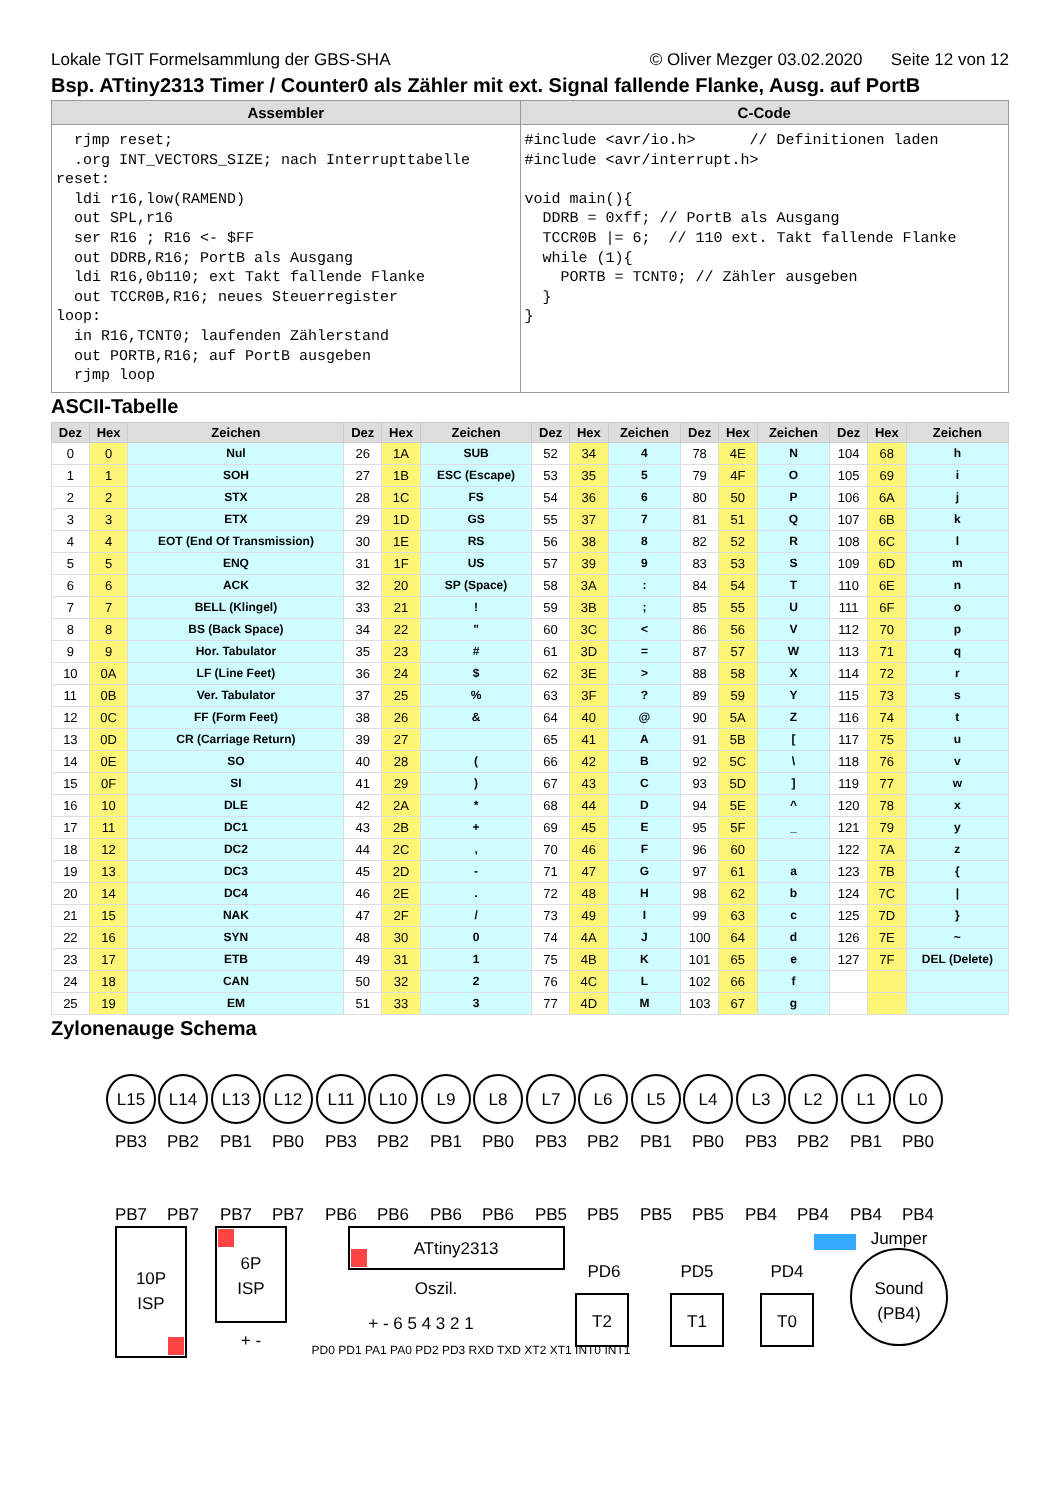Lokale TGIT Formelsammlung der GBS-SHA © Oliver Mezger 03.02.2020 Seite 12 von 12
Bsp. ATtiny2313 Timer / Counter0 als Zähler mit ext. Signal fallende Flanke, Ausg. auf PortB
| Assembler | C-Code |
| --- | --- |
| rjmp reset; .org INT_VECTORS_SIZE; nach Interrupttabelle reset: ldi r16,low(RAMEND) out SPL,r16 ser R16 ; R16 <- $FF out DDRB,R16; PortB als Ausgang ldi R16,0b110; ext Takt fallende Flanke out TCCR0B,R16; neues Steuerregister loop: in R16,TCNT0; laufenden Zählerstand out PORTB,R16; auf PortB ausgeben rjmp loop | #include <avr/io.h> // Definitionen laden #include <avr/interrupt.h> void main(){ DDRB = 0xff; // PortB als Ausgang TCCR0B /= 6; // 110 ext. Takt fallende Flanke while (1){ PORTB = TCNT0; // Zähler ausgeben } } |
ASCII-Tabelle
| Dez | Hex | Zeichen | Dez | Hex | Zeichen | Dez | Hex | Zeichen | Dez | Hex | Zeichen | Dez | Hex | Zeichen |
| --- | --- | --- | --- | --- | --- | --- | --- | --- | --- | --- | --- | --- | --- | --- |
| 0 | 0 | Nul | 26 | 1A | SUB | 52 | 34 | 4 | 78 | 4E | N | 104 | 68 | h |
| 1 | 1 | SOH | 27 | 1B | ESC (Escape) | 53 | 35 | 5 | 79 | 4F | O | 105 | 69 | i |
| 2 | 2 | STX | 28 | 1C | FS | 54 | 36 | 6 | 80 | 50 | P | 106 | 6A | j |
| 3 | 3 | ETX | 29 | 1D | GS | 55 | 37 | 7 | 81 | 51 | Q | 107 | 6B | k |
| 4 | 4 | EOT (End Of Transmission) | 30 | 1E | RS | 56 | 38 | 8 | 82 | 52 | R | 108 | 6C | l |
| 5 | 5 | ENQ | 31 | 1F | US | 57 | 39 | 9 | 83 | 53 | S | 109 | 6D | m |
| 6 | 6 | ACK | 32 | 20 | SP (Space) | 58 | 3A | : | 84 | 54 | T | 110 | 6E | n |
| 7 | 7 | BELL (Klingel) | 33 | 21 | ! | 59 | 3B | ; | 85 | 55 | U | 111 | 6F | o |
| 8 | 8 | BS (Back Space) | 34 | 22 | " | 60 | 3C | < | 86 | 56 | V | 112 | 70 | p |
| 9 | 9 | Hor. Tabulator | 35 | 23 | # | 61 | 3D | = | 87 | 57 | W | 113 | 71 | q |
| 10 | 0A | LF (Line Feet) | 36 | 24 | $ | 62 | 3E | > | 88 | 58 | X | 114 | 72 | r |
| 11 | 0B | Ver. Tabulator | 37 | 25 | % | 63 | 3F | ? | 89 | 59 | Y | 115 | 73 | s |
| 12 | 0C | FF (Form Feet) | 38 | 26 | & | 64 | 40 | @ | 90 | 5A | Z | 116 | 74 | t |
| 13 | 0D | CR (Carriage Return) | 39 | 27 | | 65 | 41 | A | 91 | 5B | [ | 117 | 75 | u |
| 14 | 0E | SO | 40 | 28 | ( | 66 | 42 | B | 92 | 5C | \ | 118 | 76 | v |
| 15 | 0F | SI | 41 | 29 | ) | 67 | 43 | C | 93 | 5D | ] | 119 | 77 | w |
| 16 | 10 | DLE | 42 | 2A | * | 68 | 44 | D | 94 | 5E | ^ | 120 | 78 | x |
| 17 | 11 | DC1 | 43 | 2B | + | 69 | 45 | E | 95 | 5F | _ | 121 | 79 | y |
| 18 | 12 | DC2 | 44 | 2C | , | 70 | 46 | F | 96 | 60 | | 122 | 7A | z |
| 19 | 13 | DC3 | 45 | 2D | - | 71 | 47 | G | 97 | 61 | a | 123 | 7B | { |
| 20 | 14 | DC4 | 46 | 2E | . | 72 | 48 | H | 98 | 62 | b | 124 | 7C | / |
| 21 | 15 | NAK | 47 | 2F | / | 73 | 49 | I | 99 | 63 | c | 125 | 7D | } |
| 22 | 16 | SYN | 48 | 30 | 0 | 74 | 4A | J | 100 | 64 | d | 126 | 7E | ~ |
| 23 | 17 | ETB | 49 | 31 | 1 | 75 | 4B | K | 101 | 65 | e | 127 | 7F | DEL (Delete) |
| 24 | 18 | CAN | 50 | 32 | 2 | 76 | 4C | L | 102 | 66 | f | | | |
| 25 | 19 | EM | 51 | 33 | 3 | 77 | 4D | M | 103 | 67 | g | | | |
Zylonenauge Schema
L15
L14
L13
L12
L11
L10
L9
L8
L7
L6
L5
L4
L3
L2
L1
L0
PB3
PB2
PB1
PB0
PB3
PB2
PB1
PB0
PB3
PB2
PB1
PB0
PB3
PB2
PB1
PB0
PB7
PB7
PB7
PB7
PB6
PB6
PB6
PB6
PB5
PB5
PB5
PB5
PB4
PB4
PB4
PB4
10P
ISP
6P
ISP
ATtiny2313
Oszil.
+ - 6 5 4 3 2 1
PD0 PD1 PA1 PA0 PD2 PD3 RXD TXD XT2 XT1 INT0 INT1
PD6
PD5
PD4
T2
T1
T0
Sound
(PB4)
Jumper
+ -